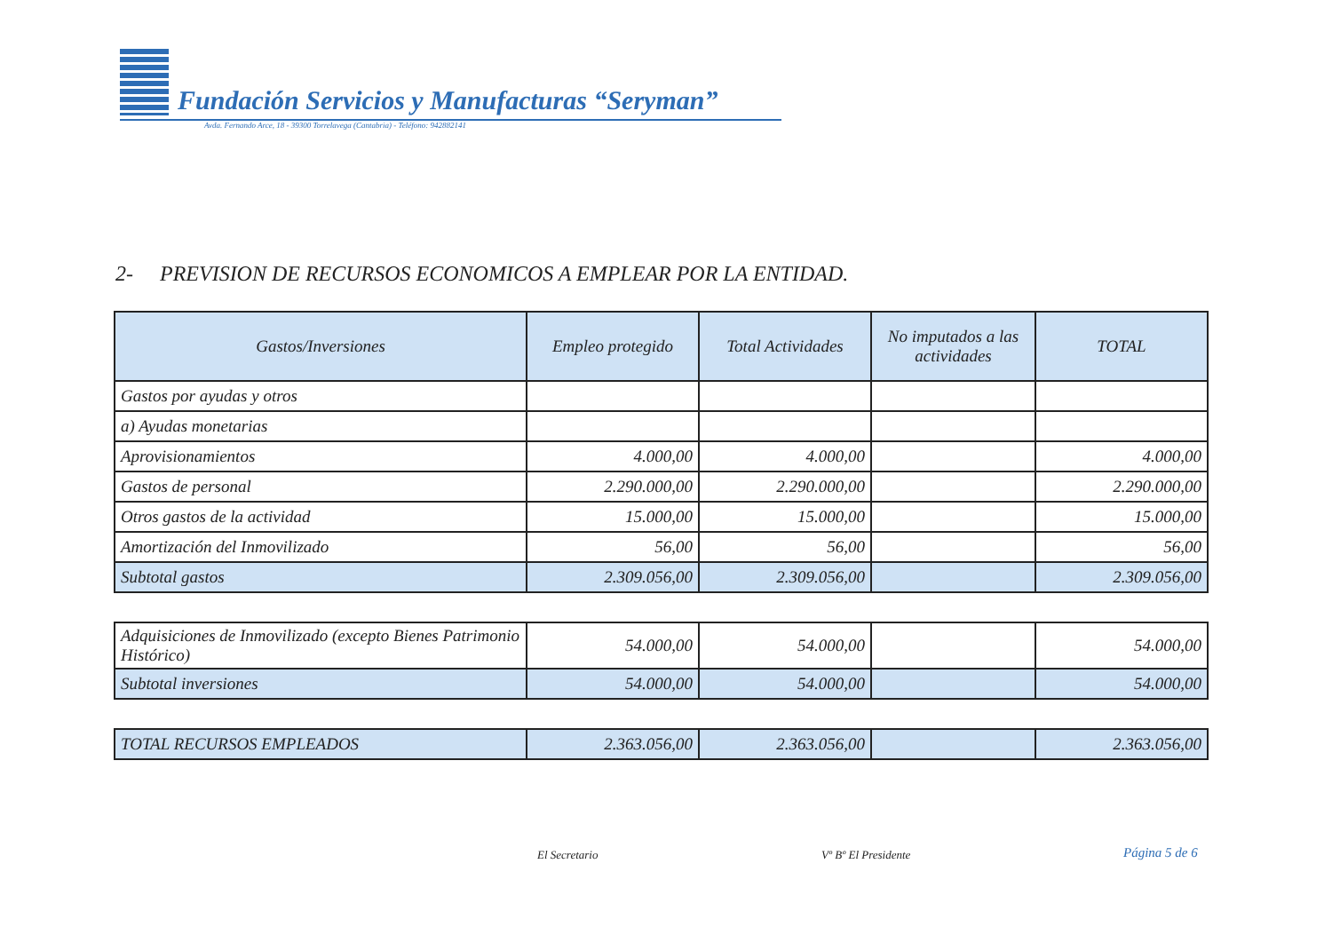Fundación Servicios y Manufacturas “Seryman”
Avda. Fernando Arce, 18 - 39300 Torrelavega (Cantabria) - Teléfono: 942882141
2- PREVISION DE RECURSOS ECONOMICOS A EMPLEAR POR LA ENTIDAD.
| Gastos/Inversiones | Empleo protegido | Total Actividades | No imputados a las actividades | TOTAL |
| --- | --- | --- | --- | --- |
| Gastos por ayudas y otros | | | | |
| a) Ayudas monetarias | | | | |
| Aprovisionamientos | 4.000,00 | 4.000,00 | | 4.000,00 |
| Gastos de personal | 2.290.000,00 | 2.290.000,00 | | 2.290.000,00 |
| Otros gastos de la actividad | 15.000,00 | 15.000,00 | | 15.000,00 |
| Amortización del Inmovilizado | 56,00 | 56,00 | | 56,00 |
| Subtotal gastos | 2.309.056,00 | 2.309.056,00 | | 2.309.056,00 |
| Adquisiciones de Inmovilizado (excepto Bienes Patrimonio Histórico) | 54.000,00 | 54.000,00 | | 54.000,00 |
| Subtotal inversiones | 54.000,00 | 54.000,00 | | 54.000,00 |
| TOTAL RECURSOS EMPLEADOS | 2.363.056,00 | 2.363.056,00 | | 2.363.056,00 |
El Secretario Vº Bº El Presidente Página 5 de 6